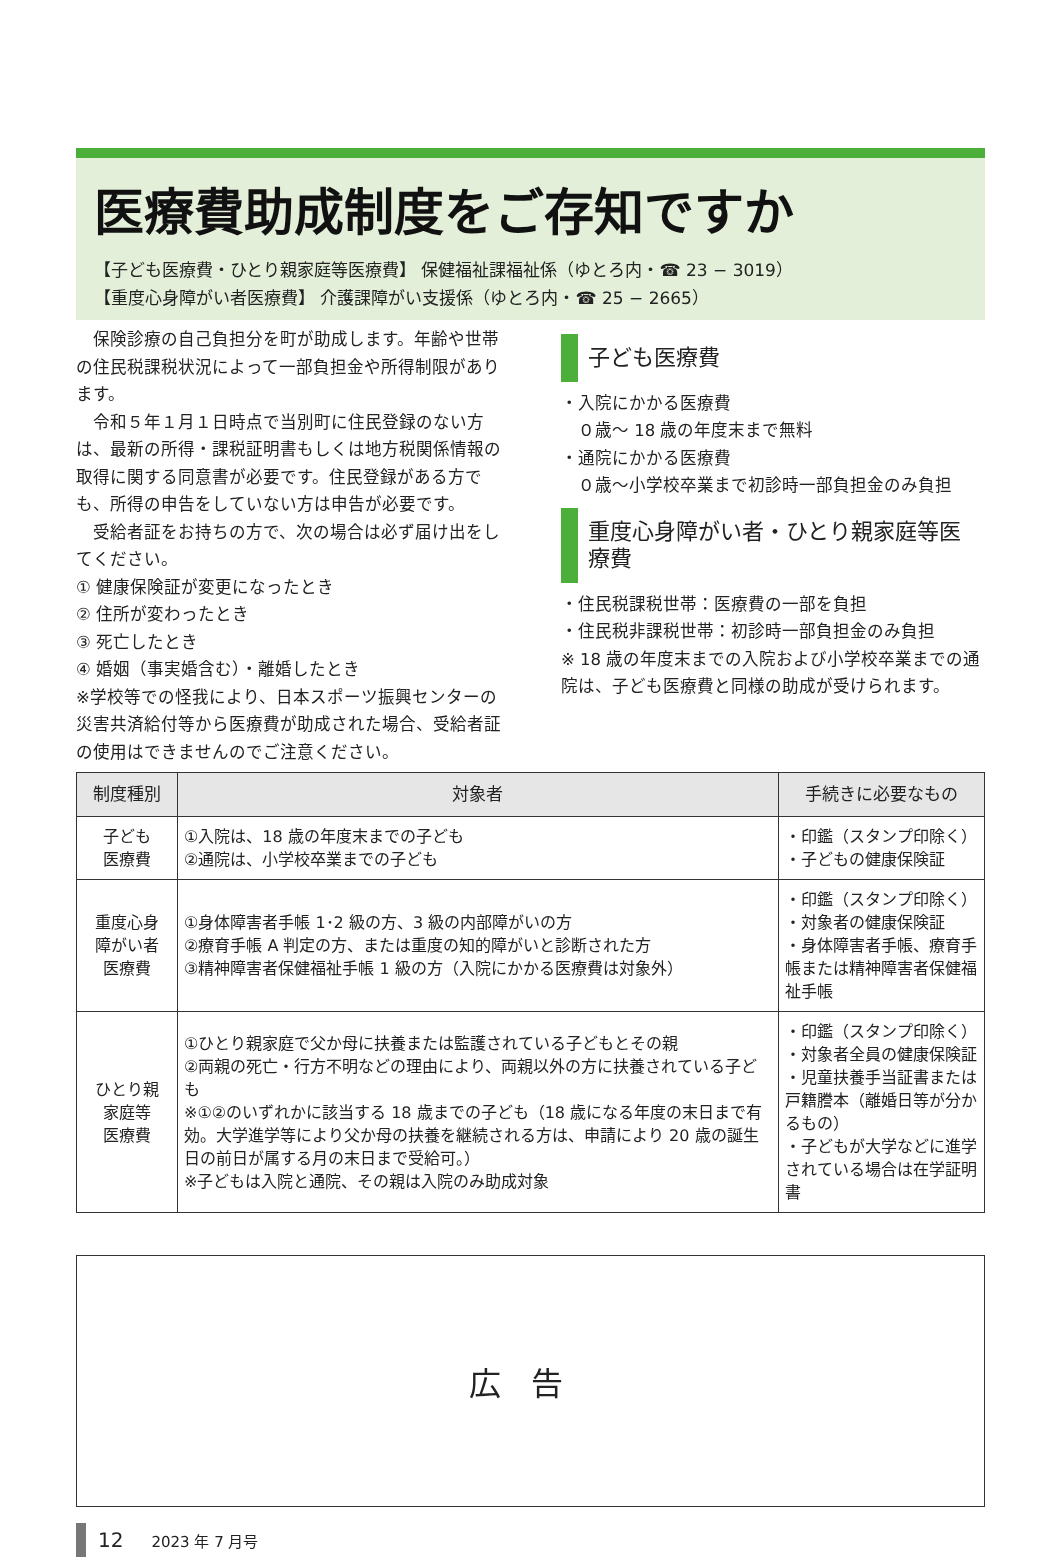医療費助成制度をご存知ですか
【子ども医療費・ひとり親家庭等医療費】 保健福祉課福祉係（ゆとろ内・☎ 23 − 3019）
【重度心身障がい者医療費】 介護課障がい支援係（ゆとろ内・☎ 25 − 2665）
　保険診療の自己負担分を町が助成します。年齢や世帯の住民税課税状況によって一部負担金や所得制限があります。
　令和５年１月１日時点で当別町に住民登録のない方は、最新の所得・課税証明書もしくは地方税関係情報の取得に関する同意書が必要です。住民登録がある方でも、所得の申告をしていない方は申告が必要です。
　受給者証をお持ちの方で、次の場合は必ず届け出をしてください。
① 健康保険証が変更になったとき
② 住所が変わったとき
③ 死亡したとき
④ 婚姻（事実婚含む）・離婚したとき
※学校等での怪我により、日本スポーツ振興センターの災害共済給付等から医療費が助成された場合、受給者証の使用はできませんのでご注意ください。
子ども医療費
・入院にかかる医療費
　０歳～ 18 歳の年度末まで無料
・通院にかかる医療費
　０歳～小学校卒業まで初診時一部負担金のみ負担
重度心身障がい者・ひとり親家庭等医療費
・住民税課税世帯：医療費の一部を負担
・住民税非課税世帯：初診時一部負担金のみ負担
※ 18 歳の年度末までの入院および小学校卒業までの通院は、子ども医療費と同様の助成が受けられます。
| 制度種別 | 対象者 | 手続きに必要なもの |
| --- | --- | --- |
| 子ども 医療費 | ①入院は、18 歳の年度末までの子ども ②通院は、小学校卒業までの子ども | ・印鑑（スタンプ印除く） ・子どもの健康保険証 |
| 重度心身 障がい者 医療費 | ①身体障害者手帳 1･2 級の方、3 級の内部障がいの方 ②療育手帳 A 判定の方、または重度の知的障がいと診断された方 ③精神障害者保健福祉手帳 1 級の方（入院にかかる医療費は対象外） | ・印鑑（スタンプ印除く） ・対象者の健康保険証 ・身体障害者手帳、療育手帳または精神障害者保健福祉手帳 |
| ひとり親 家庭等 医療費 | ①ひとり親家庭で父か母に扶養または監護されている子どもとその親 ②両親の死亡・行方不明などの理由により、両親以外の方に扶養されている子ども ※①②のいずれかに該当する 18 歳までの子ども（18 歳になる年度の末日まで有効。大学進学等により父か母の扶養を継続される方は、申請により 20 歳の誕生日の前日が属する月の末日まで受給可。） ※子どもは入院と通院、その親は入院のみ助成対象 | ・印鑑（スタンプ印除く） ・対象者全員の健康保険証 ・児童扶養手当証書または戸籍謄本（離婚日等が分かるもの） ・子どもが大学などに進学されている場合は在学証明書 |
広告
12 2023 年 7 月号